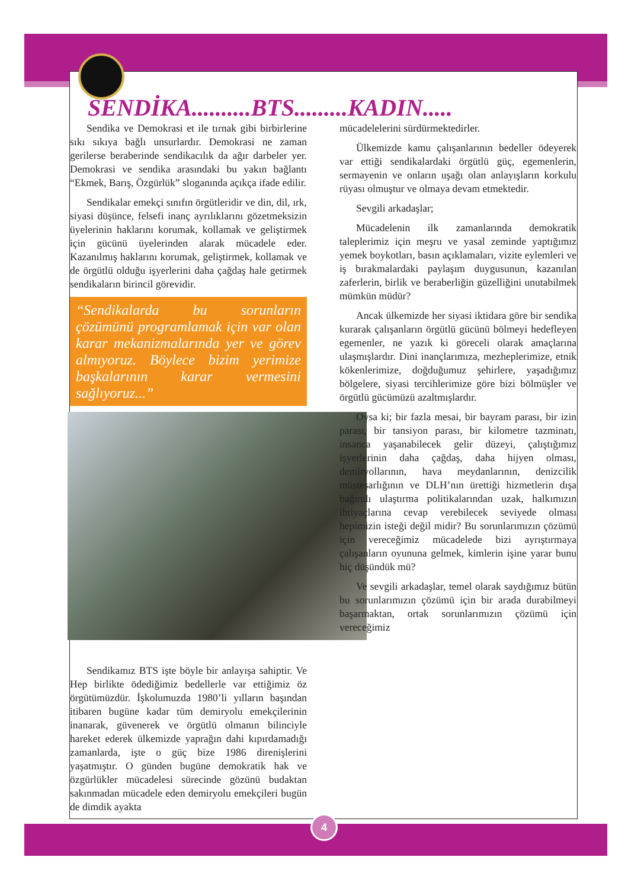SENDİKA..........BTS.........KADIN.....
Sendika ve Demokrasi et ile tırnak gibi birbirlerine sıkı sıkıya bağlı unsurlardır. Demokrasi ne zaman gerilerse beraberinde sendikacılık da ağır darbeler yer. Demokrasi ve sendika arasındaki bu yakın bağlantı “Ekmek, Barış, Özgürlük” sloganında açıkça ifade edilir.
Sendikalar emekçi sınıfın örgütleridir ve din, dil, ırk, siyasi düşünce, felsefi inanç ayrılıklarını gözetmeksizin üyelerinin haklarını korumak, kollamak ve geliştirmek için gücünü üyelerinden alarak mücadele eder. Kazanılmış haklarını korumak, geliştirmek, kollamak ve de örgütlü olduğu işyerlerini daha çağdaş hale getirmek sendikaların birincil görevidir.
“Sendikalarda bu sorunların çözümünü programlamak için var olan karar mekanizmalarında yer ve görev almıyoruz. Böylece bizim yerimize başkalarının karar vermesini sağlıyoruz...”
Sendikamız BTS işte böyle bir anlayışa sahiptir. Ve Hep birlikte ödediğimiz bedellerle var ettiğimiz öz örgütümüzdür. İşkolumuzda 1980’li yılların başından itibaren bugüne kadar tüm demiryolu emekçilerinin inanarak, güvenerek ve örgütlü olmanın bilinciyle hareket ederek ülkemizde yaprağın dahi kıpırdamadığı zamanlarda, işte o güç bize 1986 direnişlerini yaşatmıştır. O günden bugüne demokratik hak ve özgürlükler mücadelesi sürecinde gözünü budaktan sakınmadan mücadele eden demiryolu emekçileri bugün de dimdik ayakta
mücadelelerini sürdürmektedirler.
Ülkemizde kamu çalışanlarının bedeller ödeyerek var ettiği sendikalardaki örgütlü güç, egemenlerin, sermayenin ve onların uşağı olan anlayışların korkulu rüyası olmuştur ve olmaya devam etmektedir.
Sevgili arkadaşlar;
Mücadelenin ilk zamanlarında demokratik taleplerimiz için meşru ve yasal zeminde yaptığımız yemek boykotları, basın açıklamaları, vizite eylemleri ve iş bırakmalardaki paylaşım duygusunun, kazanılan zaferlerin, birlik ve beraberliğin güzelliğini unutabilmek mümkün müdür?
Ancak ülkemizde her siyasi iktidara göre bir sendika kurarak çalışanların örgütlü gücünü bölmeyi hedefleyen egemenler, ne yazık ki göreceli olarak amaçlarına ulaşmışlardır. Dini inançlarımıza, mezheplerimize, etnik kökenlerimize, doğduğumuz şehirlere, yaşadığımız bölgelere, siyasi tercihlerimize göre bizi bölmüşler ve örgütlü gücümüzü azaltmışlardır.
Oysa ki; bir fazla mesai, bir bayram parası, bir izin parası, bir tansiyon parası, bir kilometre tazminatı, insanca yaşanabilecek gelir düzeyi, çalıştığımız işyerlerinin daha çağdaş, daha hijyen olması, demiryollarının, hava meydanlarının, denizcilik müsteşarlığının ve DLH’nın ürettiği hizmetlerin dışa bağımlı ulaştırma politikalarından uzak, halkımızın ihtiyaçlarına cevap verebilecek seviyede olması hepimizin isteği değil midir? Bu sorunlarımızın çözümü için vereceğimiz mücadelede bizi ayrıştırmaya çalışanların oyununa gelmek, kimlerin işine yarar bunu hiç düşündük mü?
Ve sevgili arkadaşlar, temel olarak saydığımız bütün bu sorunlarımızın çözümü için bir arada durabilmeyi başarmaktan, ortak sorunlarımızın çözümü için vereceğimiz
4